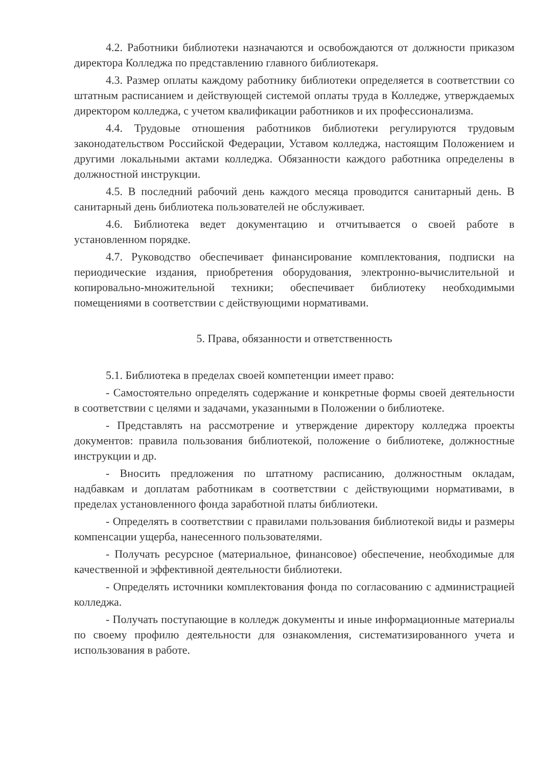4.2. Работники библиотеки назначаются и освобождаются от должности приказом директора Колледжа по представлению главного библиотекаря.
4.3. Размер оплаты каждому работнику библиотеки определяется в соответствии со штатным расписанием и действующей системой оплаты труда в Колледже, утверждаемых директором колледжа, с учетом квалификации работников и их профессионализма.
4.4. Трудовые отношения работников библиотеки регулируются трудовым законодательством Российской Федерации, Уставом колледжа, настоящим Положением и другими локальными актами колледжа. Обязанности каждого работника определены в должностной инструкции.
4.5. В последний рабочий день каждого месяца проводится санитарный день. В санитарный день библиотека пользователей не обслуживает.
4.6. Библиотека ведет документацию и отчитывается о своей работе в установленном порядке.
4.7. Руководство обеспечивает финансирование комплектования, подписки на периодические издания, приобретения оборудования, электронно-вычислительной и копировально-множительной техники; обеспечивает библиотеку необходимыми помещениями в соответствии с действующими нормативами.
5. Права, обязанности и ответственность
5.1. Библиотека в пределах своей компетенции имеет право:
- Самостоятельно определять содержание и конкретные формы своей деятельности в соответствии с целями и задачами, указанными в Положении о библиотеке.
- Представлять на рассмотрение и утверждение директору колледжа проекты документов: правила пользования библиотекой, положение о библиотеке, должностные инструкции и др.
- Вносить предложения по штатному расписанию, должностным окладам, надбавкам и доплатам работникам в соответствии с действующими нормативами, в пределах установленного фонда заработной платы библиотеки.
- Определять в соответствии с правилами пользования библиотекой виды и размеры компенсации ущерба, нанесенного пользователями.
- Получать ресурсное (материальное, финансовое) обеспечение, необходимые для качественной и эффективной деятельности библиотеки.
- Определять источники комплектования фонда по согласованию с администрацией колледжа.
- Получать поступающие в колледж документы и иные информационные материалы по своему профилю деятельности для ознакомления, систематизированного учета и использования в работе.